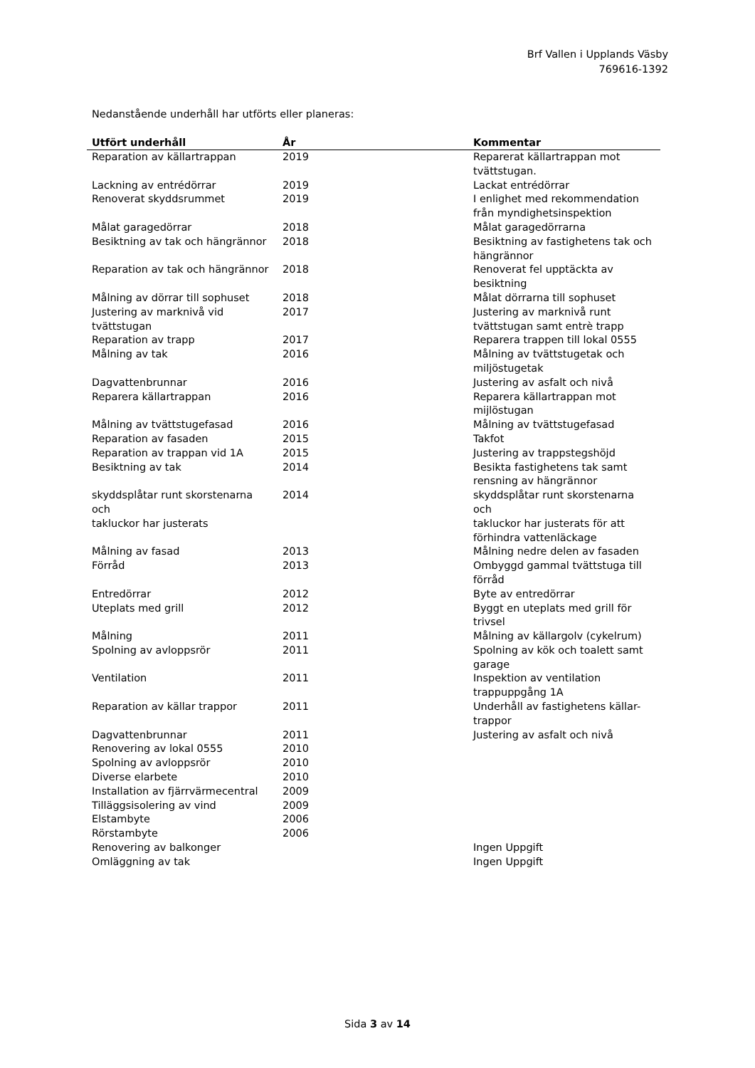Brf Vallen i Upplands Väsby
769616-1392
Nedanstående underhåll har utförts eller planeras:
| Utfört underhåll | År | Kommentar |
| --- | --- | --- |
| Reparation av källartrappan | 2019 | Reparerat källartrappan mot tvättstugan. |
| Lackning av entrédörrar | 2019 | Lackat entrédörrar |
| Renoverat skyddsrummet | 2019 | I enlighet med rekommendation från myndighetsinspektion |
| Målat garagedörrar | 2018 | Målat garagedörrarna |
| Besiktning av tak och hängrännor | 2018 | Besiktning av fastighetens tak och hängrännor |
| Reparation av tak och hängrännor | 2018 | Renoverat fel upptäckta av besiktning |
| Målning av dörrar till sophuset | 2018 | Målat dörrarna till sophuset |
| Justering av marknivå vid tvättstugan | 2017 | Justering av marknivå runt tvättstugan samt entrè trapp |
| Reparation av trapp | 2017 | Reparera trappen till lokal 0555 |
| Målning av tak | 2016 | Målning av tvättstugetak och miljöstugetak |
| Dagvattenbrunnar | 2016 | Justering av asfalt och nivå |
| Reparera källartrappan | 2016 | Reparera källartrappan mot mijlöstugan |
| Målning av tvättstugefasad | 2016 | Målning av tvättstugefasad |
| Reparation av fasaden | 2015 | Takfot |
| Reparation av trappan vid 1A | 2015 | Justering av trappstegshöjd |
| Besiktning av tak | 2014 | Besikta fastighetens tak samt rensning av hängrännor |
| skyddsplåtar runt skorstenarna och takluckor har justerats | 2014 | skyddsplåtar runt skorstenarna och takluckor har justerats för att förhindra vattenläckage |
| Målning av fasad | 2013 | Målning nedre delen av fasaden |
| Förråd | 2013 | Ombyggd gammal tvättstuga till förråd |
| Entredörrar | 2012 | Byte av entredörrar |
| Uteplats med grill | 2012 | Byggt en uteplats med grill för trivsel |
| Målning | 2011 | Målning av källargolv (cykelrum) |
| Spolning av avloppsrör | 2011 | Spolning av kök och toalett samt garage |
| Ventilation | 2011 | Inspektion av ventilation trappuppgång 1A |
| Reparation av källar trappor | 2011 | Underhåll av fastighetens källar- trappor |
| Dagvattenbrunnar | 2011 | Justering av asfalt och nivå |
| Renovering av lokal 0555 | 2010 | |
| Spolning av avloppsrör | 2010 | |
| Diverse elarbete | 2010 | |
| Installation av fjärrvärmecentral | 2009 | |
| Tilläggsisolering av vind | 2009 | |
| Elstambyte | 2006 | |
| Rörstambyte | 2006 | |
| Renovering av balkonger | | Ingen Uppgift |
| Omläggning av tak | | Ingen Uppgift |
Sida 3 av 14